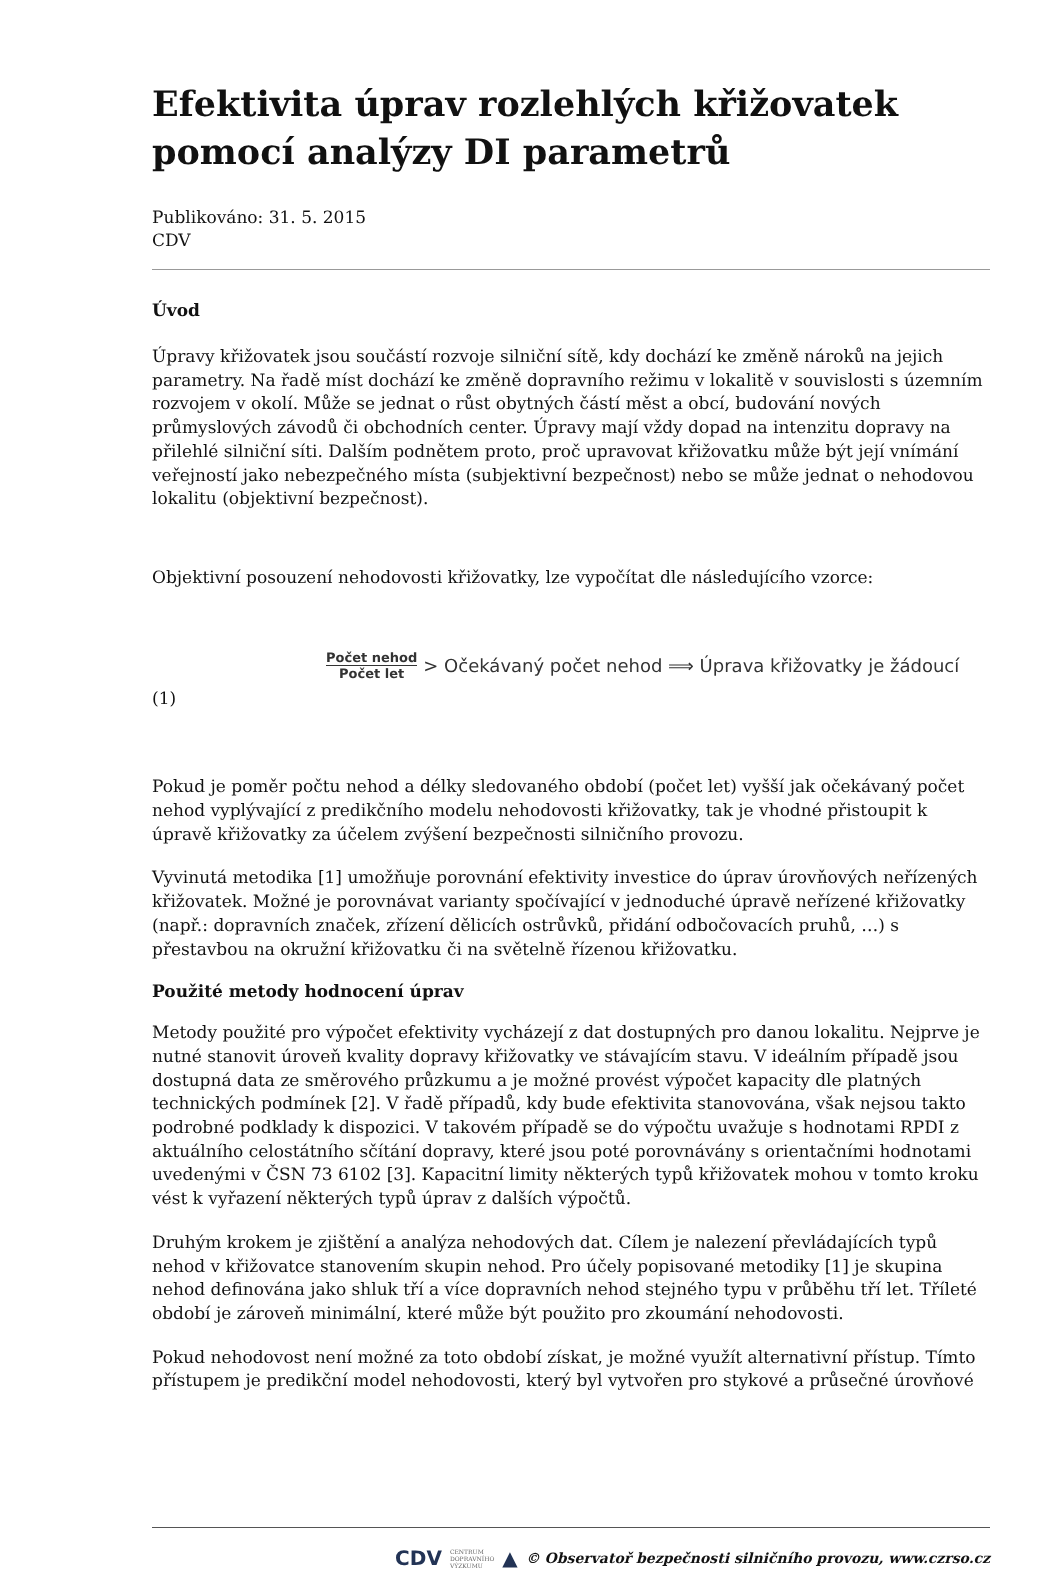Efektivita úprav rozlehlých křižovatek pomocí analýzy DI parametrů
Publikováno: 31. 5. 2015
CDV
Úvod
Úpravy křižovatek jsou součástí rozvoje silniční sítě, kdy dochází ke změně nároků na jejich parametry. Na řadě míst dochází ke změně dopravního režimu v lokalitě v souvislosti s územním rozvojem v okolí. Může se jednat o růst obytných částí měst a obcí, budování nových průmyslových závodů či obchodních center. Úpravy mají vždy dopad na intenzitu dopravy na přilehlé silniční síti. Dalším podnětem proto, proč upravovat křižovatku může být její vnímání veřejností jako nebezpečného místa (subjektivní bezpečnost) nebo se může jednat o nehodovou lokalitu (objektivní bezpečnost).
Objektivní posouzení nehodovosti křižovatky, lze vypočítat dle následujícího vzorce:
Počet nehod Počet let > Očekávaný počet nehod ⟹ Úprava křižovatky je žádoucí
(1)
Pokud je poměr počtu nehod a délky sledovaného období (počet let) vyšší jak očekávaný počet nehod vyplývající z predikčního modelu nehodovosti křižovatky, tak je vhodné přistoupit k úpravě křižovatky za účelem zvýšení bezpečnosti silničního provozu.
Vyvinutá metodika [1] umožňuje porovnání efektivity investice do úprav úrovňových neřízených křižovatek. Možné je porovnávat varianty spočívající v jednoduché úpravě neřízené křižovatky (např.: dopravních značek, zřízení dělicích ostrůvků, přidání odbočovacích pruhů, …) s přestavbou na okružní křižovatku či na světelně řízenou křižovatku.
Použité metody hodnocení úprav
Metody použité pro výpočet efektivity vycházejí z dat dostupných pro danou lokalitu. Nejprve je nutné stanovit úroveň kvality dopravy křižovatky ve stávajícím stavu. V ideálním případě jsou dostupná data ze směrového průzkumu a je možné provést výpočet kapacity dle platných technických podmínek [2]. V řadě případů, kdy bude efektivita stanovována, však nejsou takto podrobné podklady k dispozici. V takovém případě se do výpočtu uvažuje s hodnotami RPDI z aktuálního celostátního sčítání dopravy, které jsou poté porovnávány s orientačními hodnotami uvedenými v ČSN 73 6102 [3]. Kapacitní limity některých typů křižovatek mohou v tomto kroku vést k vyřazení některých typů úprav z dalších výpočtů.
Druhým krokem je zjištění a analýza nehodových dat. Cílem je nalezení převládajících typů nehod v křižovatce stanovením skupin nehod. Pro účely popisované metodiky [1] je skupina nehod definována jako shluk tří a více dopravních nehod stejného typu v průběhu tří let. Tříleté období je zároveň minimální, které může být použito pro zkoumání nehodovosti.
Pokud nehodovost není možné za toto období získat, je možné využít alternativní přístup. Tímto přístupem je predikční model nehodovosti, který byl vytvořen pro stykové a průsečné úrovňové
CDV CENTRUM
DOPRAVNÍHO
VÝZKUMU ▲ © Observatoř bezpečnosti silničního provozu, www.czrso.cz